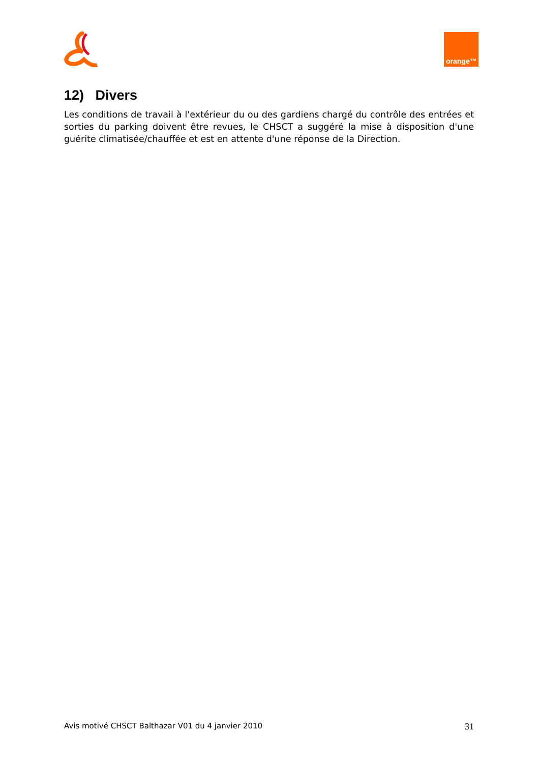orange™
12) Divers
Les conditions de travail à l'extérieur du ou des gardiens chargé du contrôle des entrées et sorties du parking doivent être revues, le CHSCT a suggéré la mise à disposition d'une guérite climatisée/chauffée et est en attente d'une réponse de la Direction.
Avis motivé CHSCT Balthazar V01 du 4 janvier 2010 31